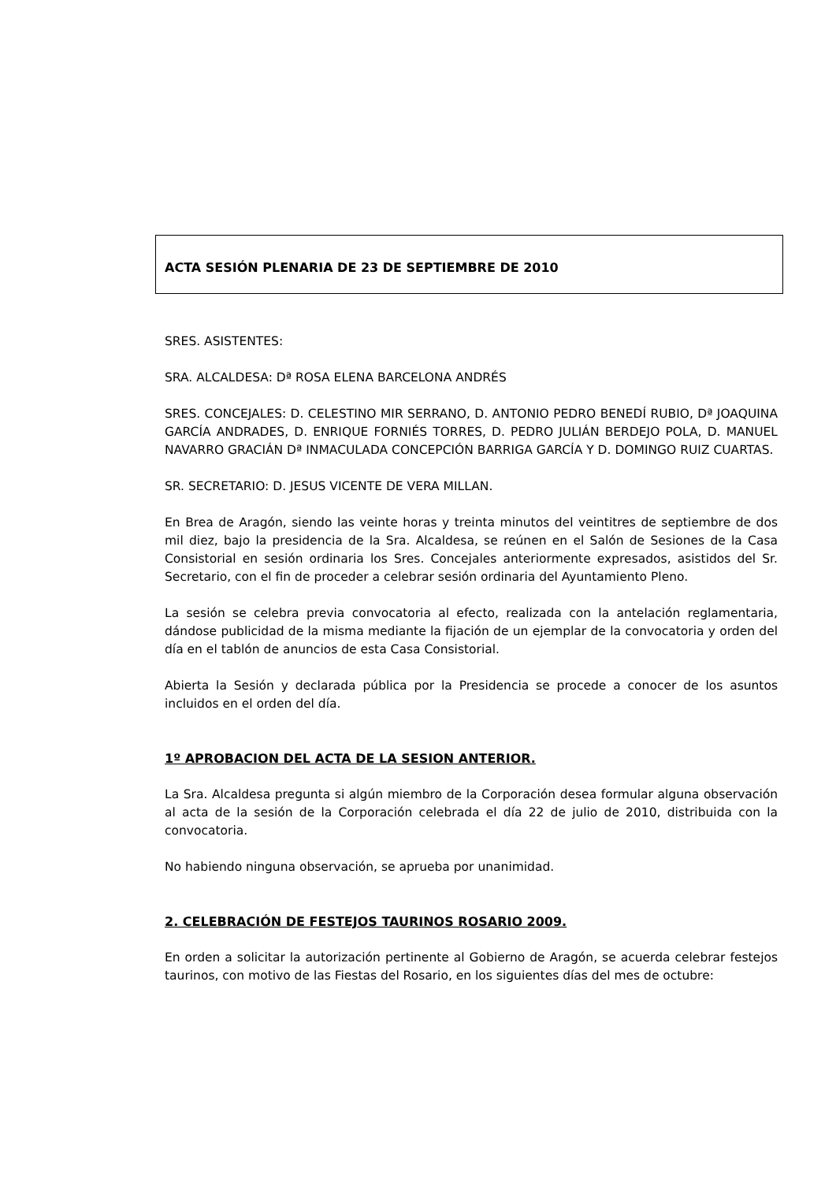ACTA SESIÓN PLENARIA DE 23 DE SEPTIEMBRE DE 2010
SRES. ASISTENTES:
SRA. ALCALDESA: Dª ROSA ELENA BARCELONA ANDRÉS
SRES. CONCEJALES: D. CELESTINO MIR SERRANO, D. ANTONIO PEDRO BENEDÍ RUBIO, Dª JOAQUINA GARCÍA ANDRADES, D. ENRIQUE FORNIÉS TORRES, D. PEDRO JULIÁN BERDEJO POLA, D. MANUEL NAVARRO GRACIÁN Dª INMACULADA CONCEPCIÓN BARRIGA GARCÍA Y D. DOMINGO RUIZ CUARTAS.
SR. SECRETARIO: D. JESUS VICENTE DE VERA MILLAN.
En Brea de Aragón, siendo las veinte horas y treinta minutos del veintitres de septiembre de dos mil diez, bajo la presidencia de la Sra. Alcaldesa, se reúnen en el Salón de Sesiones de la Casa Consistorial en sesión ordinaria los Sres. Concejales anteriormente expresados, asistidos del Sr. Secretario, con el fin de proceder a celebrar sesión ordinaria del Ayuntamiento Pleno.
La sesión se celebra previa convocatoria al efecto, realizada con la antelación reglamentaria, dándose publicidad de la misma mediante la fijación de un ejemplar de la convocatoria y orden del día en el tablón de anuncios de esta Casa Consistorial.
Abierta la Sesión y declarada pública por la Presidencia se procede a conocer de los asuntos incluidos en el orden del día.
1º APROBACION DEL ACTA DE LA SESION ANTERIOR.
La Sra. Alcaldesa pregunta si algún miembro de la Corporación desea formular alguna observación al acta de la sesión de la Corporación celebrada el día 22 de julio de 2010, distribuida con la convocatoria.
No habiendo ninguna observación, se aprueba por unanimidad.
2. CELEBRACIÓN DE FESTEJOS TAURINOS ROSARIO 2009.
En orden a solicitar la autorización pertinente al Gobierno de Aragón, se acuerda celebrar festejos taurinos, con motivo de las Fiestas del Rosario, en los siguientes días del mes de octubre: